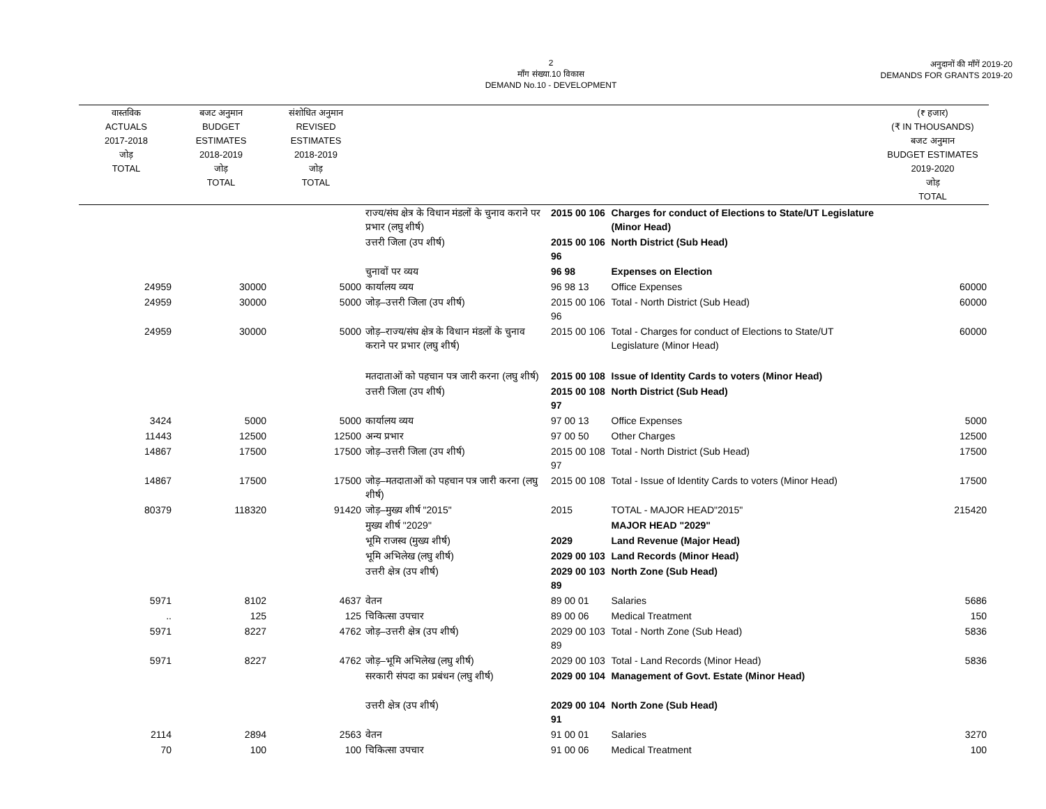2
माँग संख्या.10 विकास
DEMAND No.10 - DEVELOPMENT
अनुदानों की माँगें 2019-20
DEMANDS FOR GRANTS 2019-20
| वास्तविक ACTUALS 2017-2018 जोड़ TOTAL | बजट अनुमान BUDGET ESTIMATES 2018-2019 जोड़ TOTAL | संशोधित अनुमान REVISED ESTIMATES 2018-2019 जोड़ TOTAL | | | | (₹ हजार) (₹ IN THOUSANDS) बजट अनुमान BUDGET ESTIMATES 2019-2020 जोड़ TOTAL |
| --- | --- | --- | --- | --- | --- | --- |
| | | | राज्य/संघ क्षेत्र के विधान मंडलों के चुनाव कराने पर प्रभार (लघु शीर्ष) | 2015 00 106 | Charges for conduct of Elections to State/UT Legislature (Minor Head) | |
| | | | उत्तरी जिला (उप शीर्ष) | 2015 00 106 96 | North District (Sub Head) | |
| | | | चुनावों पर व्यय | 96 98 | Expenses on Election | |
| 24959 | 30000 | 5000 | कार्यालय व्यय | 96 98 13 | Office Expenses | 60000 |
| 24959 | 30000 | 5000 | जोड़–उत्तरी जिला (उप शीर्ष) | 2015 00 106 96 | Total - North District (Sub Head) | 60000 |
| 24959 | 30000 | 5000 | जोड़–राज्य/संघ क्षेत्र के विधान मंडलों के चुनाव कराने पर प्रभार (लघु शीर्ष) | 2015 00 106 | Total - Charges for conduct of Elections to State/UT Legislature (Minor Head) | 60000 |
| | | | मतदाताओं को पहचान पत्र जारी करना (लघु शीर्ष) | 2015 00 108 | Issue of Identity Cards to voters (Minor Head) | |
| | | | उत्तरी जिला (उप शीर्ष) | 2015 00 108 97 | North District (Sub Head) | |
| 3424 | 5000 | 5000 | कार्यालय व्यय | 97 00 13 | Office Expenses | 5000 |
| 11443 | 12500 | 12500 | अन्य प्रभार | 97 00 50 | Other Charges | 12500 |
| 14867 | 17500 | 17500 | जोड़–उत्तरी जिला (उप शीर्ष) | 2015 00 108 97 | Total - North District (Sub Head) | 17500 |
| 14867 | 17500 | 17500 | जोड़–मतदाताओं को पहचान पत्र जारी करना (लघु शीर्ष) | 2015 00 108 | Total - Issue of Identity Cards to voters (Minor Head) | 17500 |
| 80379 | 118320 | 91420 | जोड़–मुख्य शीर्ष "2015" | 2015 | TOTAL - MAJOR HEAD"2015" | 215420 |
| | | | मुख्य शीर्ष "2029" | | MAJOR HEAD "2029" | |
| | | | भूमि राजस्व (मुख्य शीर्ष) | 2029 | Land Revenue (Major Head) | |
| | | | भूमि अभिलेख (लघु शीर्ष) | 2029 00 103 | Land Records (Minor Head) | |
| | | | उत्तरी क्षेत्र (उप शीर्ष) | 2029 00 103 89 | North Zone (Sub Head) | |
| 5971 | 8102 | 4637 | वेतन | 89 00 01 | Salaries | 5686 |
| .. | 125 | 125 | चिकित्सा उपचार | 89 00 06 | Medical Treatment | 150 |
| 5971 | 8227 | 4762 | जोड़–उत्तरी क्षेत्र (उप शीर्ष) | 2029 00 103 89 | Total - North Zone (Sub Head) | 5836 |
| 5971 | 8227 | 4762 | जोड़–भूमि अभिलेख (लघु शीर्ष) | 2029 00 103 | Total - Land Records (Minor Head) | 5836 |
| | | | सरकारी संपदा का प्रबंधन (लघु शीर्ष) | 2029 00 104 | Management of Govt. Estate (Minor Head) | |
| | | | उत्तरी क्षेत्र (उप शीर्ष) | 2029 00 104 91 | North Zone (Sub Head) | |
| 2114 | 2894 | 2563 | वेतन | 91 00 01 | Salaries | 3270 |
| 70 | 100 | 100 | चिकित्सा उपचार | 91 00 06 | Medical Treatment | 100 |